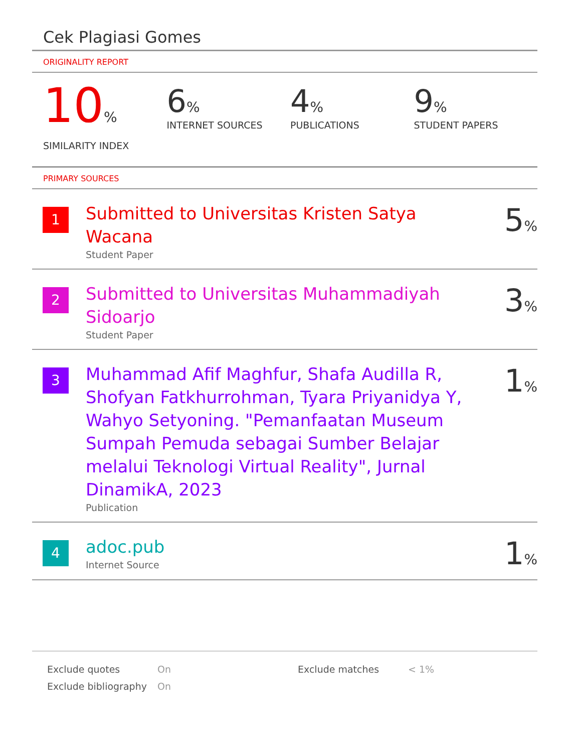Cek Plagiasi Gomes
ORIGINALITY REPORT
10%
SIMILARITY INDEX
6%
INTERNET SOURCES
4%
PUBLICATIONS
9%
STUDENT PAPERS
PRIMARY SOURCES
1
Submitted to Universitas Kristen Satya Wacana
Student Paper
5%
2
Submitted to Universitas Muhammadiyah Sidoarjo
Student Paper
3%
3
Muhammad Afif Maghfur, Shafa Audilla R, Shofyan Fatkhurrohman, Tyara Priyanidya Y, Wahyo Setyoning. "Pemanfaatan Museum Sumpah Pemuda sebagai Sumber Belajar melalui Teknologi Virtual Reality", Jurnal DinamikA, 2023
Publication
1%
4
adoc.pub
Internet Source
1%
| Exclude quotes | On | Exclude matches | < 1% |
| Exclude bibliography | On | | |